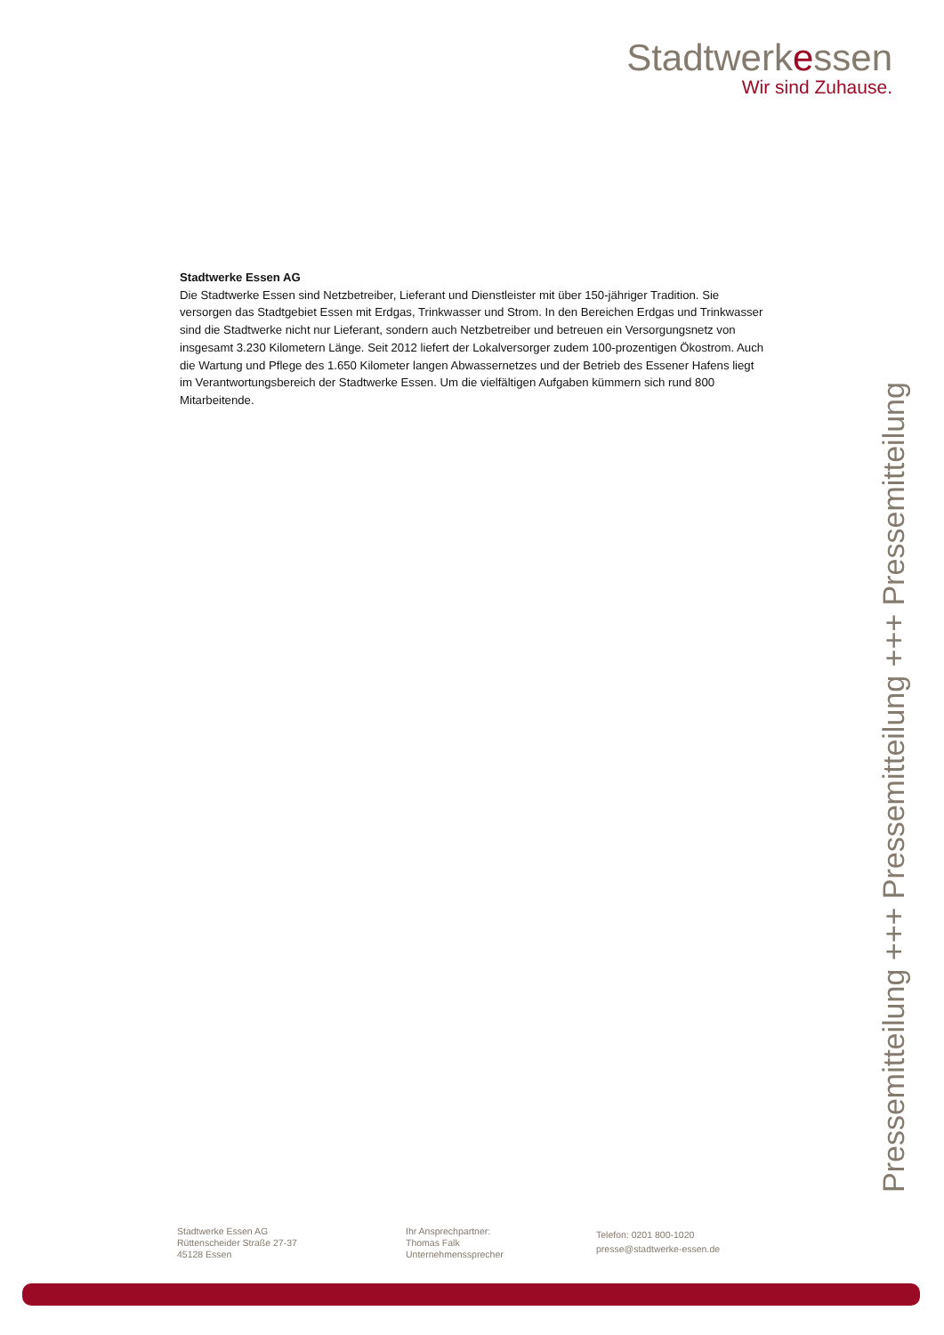Stadtwerkessen
Wir sind Zuhause.
Stadtwerke Essen AG
Die Stadtwerke Essen sind Netzbetreiber, Lieferant und Dienstleister mit über 150-jähriger Tradition. Sie versorgen das Stadtgebiet Essen mit Erdgas, Trinkwasser und Strom. In den Bereichen Erdgas und Trinkwasser sind die Stadtwerke nicht nur Lieferant, sondern auch Netzbetreiber und betreuen ein Versorgungsnetz von insgesamt 3.230 Kilometern Länge. Seit 2012 liefert der Lokalversorger zudem 100-prozentigen Ökostrom. Auch die Wartung und Pflege des 1.650 Kilometer langen Abwassernetzes und der Betrieb des Essener Hafens liegt im Verantwortungsbereich der Stadtwerke Essen. Um die vielfältigen Aufgaben kümmern sich rund 800 Mitarbeitende.
Pressemitteilung +++ Pressemitteilung +++ Pressemitteilung
Stadtwerke Essen AG
Rüttenscheider Straße 27-37
45128 Essen
Ihr Ansprechpartner:
Thomas Falk
Unternehmenssprecher
Telefon: 0201 800-1020
presse@stadtwerke-essen.de